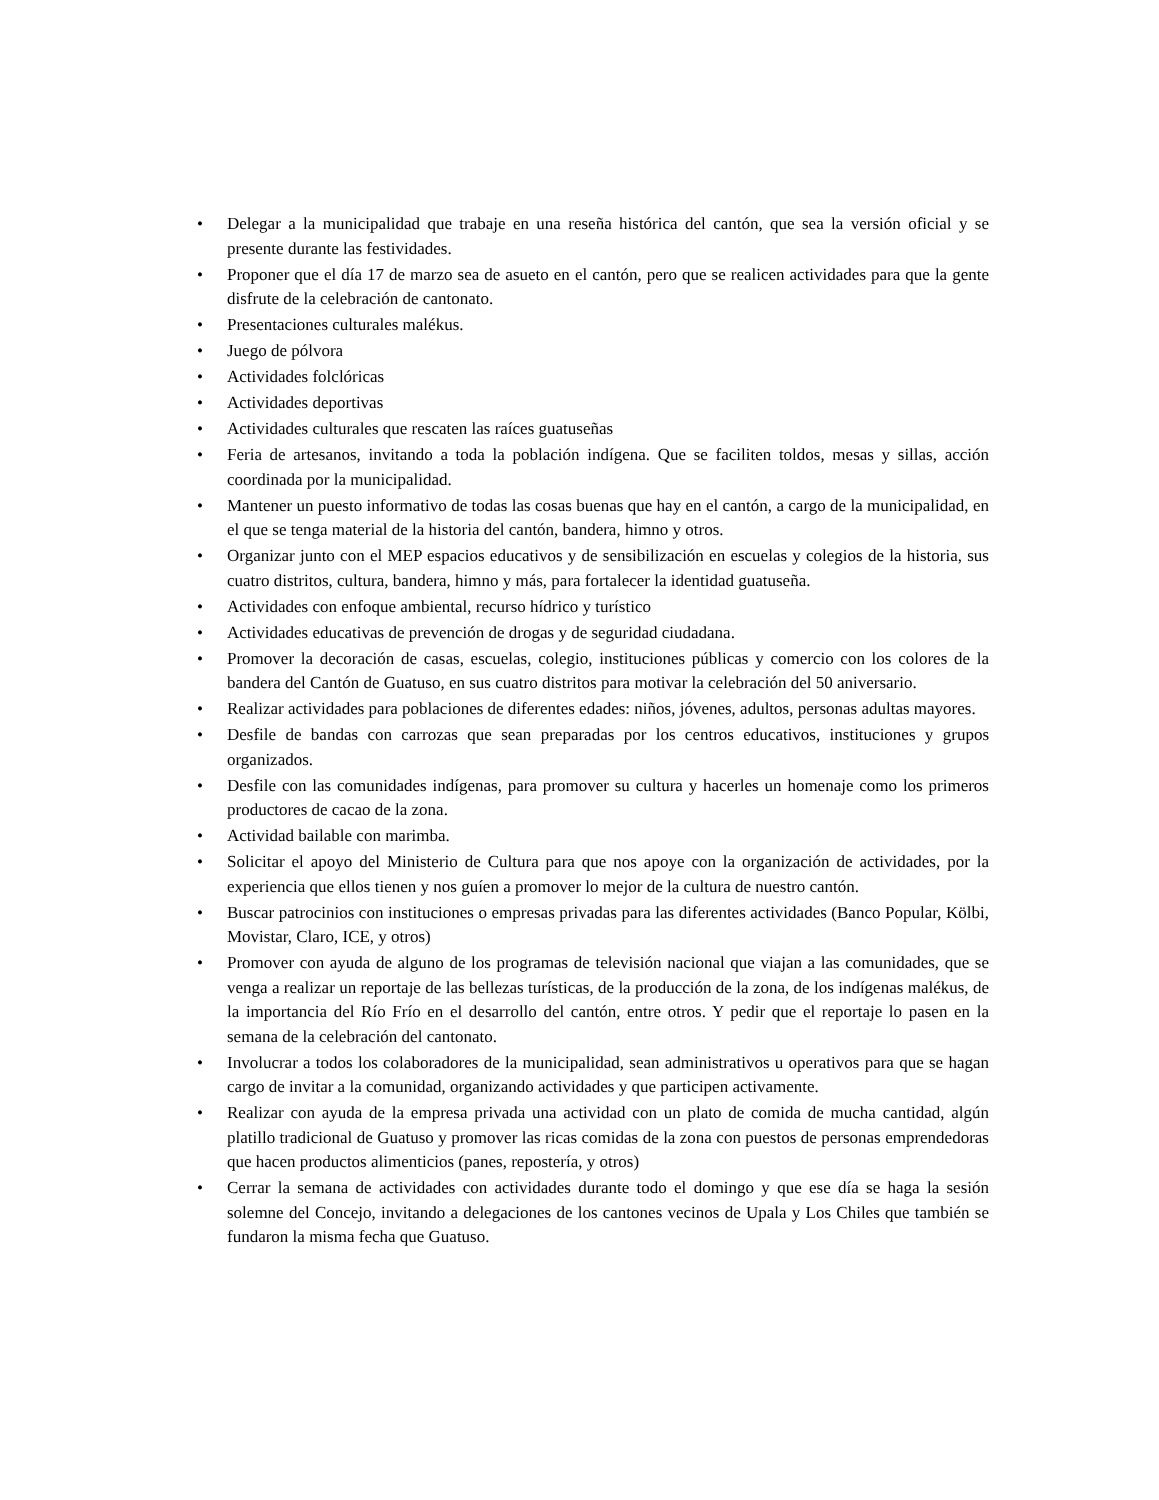• Delegar a la municipalidad que trabaje en una reseña histórica del cantón, que sea la versión oficial y se presente durante las festividades.
• Proponer que el día 17 de marzo sea de asueto en el cantón, pero que se realicen actividades para que la gente disfrute de la celebración de cantonato.
• Presentaciones culturales malékus.
• Juego de pólvora
• Actividades folclóricas
• Actividades deportivas
• Actividades culturales que rescaten las raíces guatuseñas
• Feria de artesanos, invitando a toda la población indígena. Que se faciliten toldos, mesas y sillas, acción coordinada por la municipalidad.
• Mantener un puesto informativo de todas las cosas buenas que hay en el cantón, a cargo de la municipalidad, en el que se tenga material de la historia del cantón, bandera, himno y otros.
• Organizar junto con el MEP espacios educativos y de sensibilización en escuelas y colegios de la historia, sus cuatro distritos, cultura, bandera, himno y más, para fortalecer la identidad guatuseña.
• Actividades con enfoque ambiental, recurso hídrico y turístico
• Actividades educativas de prevención de drogas y de seguridad ciudadana.
• Promover la decoración de casas, escuelas, colegio, instituciones públicas y comercio con los colores de la bandera del Cantón de Guatuso, en sus cuatro distritos para motivar la celebración del 50 aniversario.
• Realizar actividades para poblaciones de diferentes edades: niños, jóvenes, adultos, personas adultas mayores.
• Desfile de bandas con carrozas que sean preparadas por los centros educativos, instituciones y grupos organizados.
• Desfile con las comunidades indígenas, para promover su cultura y hacerles un homenaje como los primeros productores de cacao de la zona.
• Actividad bailable con marimba.
• Solicitar el apoyo del Ministerio de Cultura para que nos apoye con la organización de actividades, por la experiencia que ellos tienen y nos guíen a promover lo mejor de la cultura de nuestro cantón.
• Buscar patrocinios con instituciones o empresas privadas para las diferentes actividades (Banco Popular, Kölbi, Movistar, Claro, ICE, y otros)
• Promover con ayuda de alguno de los programas de televisión nacional que viajan a las comunidades, que se venga a realizar un reportaje de las bellezas turísticas, de la producción de la zona, de los indígenas malékus, de la importancia del Río Frío en el desarrollo del cantón, entre otros. Y pedir que el reportaje lo pasen en la semana de la celebración del cantonato.
• Involucrar a todos los colaboradores de la municipalidad, sean administrativos u operativos para que se hagan cargo de invitar a la comunidad, organizando actividades y que participen activamente.
• Realizar con ayuda de la empresa privada una actividad con un plato de comida de mucha cantidad, algún platillo tradicional de Guatuso y promover las ricas comidas de la zona con puestos de personas emprendedoras que hacen productos alimenticios (panes, repostería, y otros)
• Cerrar la semana de actividades con actividades durante todo el domingo y que ese día se haga la sesión solemne del Concejo, invitando a delegaciones de los cantones vecinos de Upala y Los Chiles que también se fundaron la misma fecha que Guatuso.